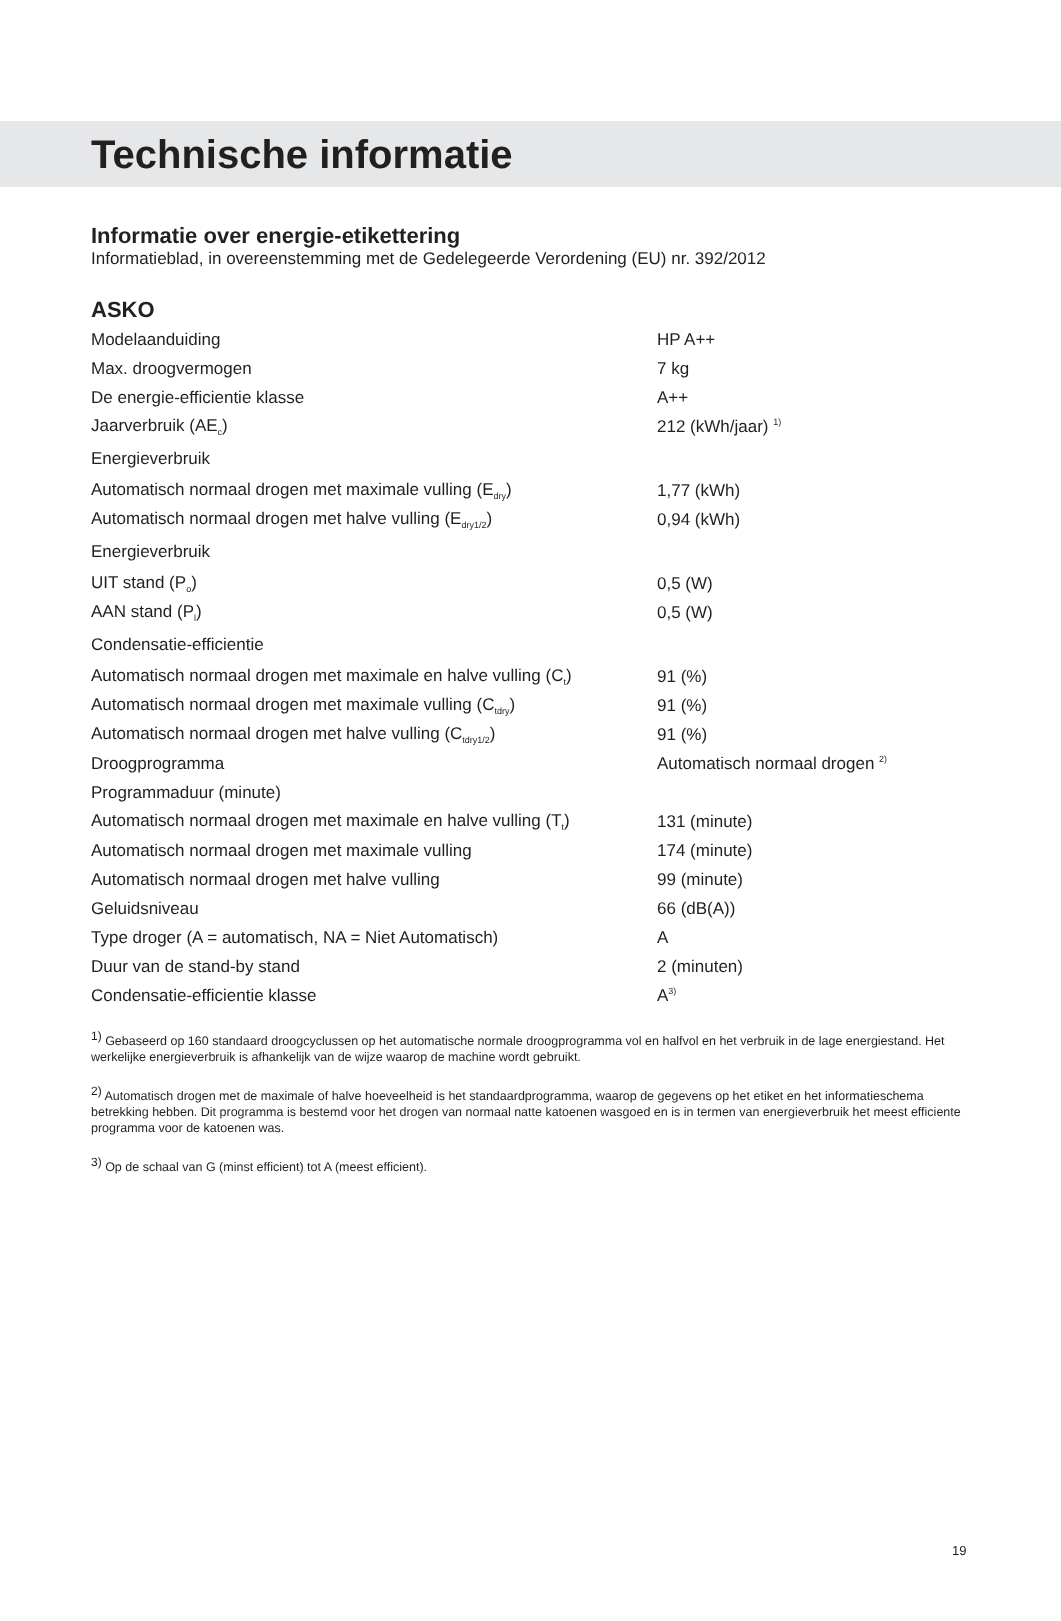Technische informatie
Informatie over energie-etikettering
Informatieblad, in overeenstemming met de Gedelegeerde Verordening (EU) nr. 392/2012
ASKO
| Modelaanduiding | HP A++ |
| Max. droogvermogen | 7 kg |
| De energie-efficientie klasse | A++ |
| Jaarverbruik (AE<sub>c</sub>) | 212 (kWh/jaar) <sup>1)</sup> |
| Energieverbruik | |
| Automatisch normaal drogen met maximale vulling (E<sub>dry</sub>) | 1,77 (kWh) |
| Automatisch normaal drogen met halve vulling (E<sub>dry1/2</sub>) | 0,94 (kWh) |
| Energieverbruik | |
| UIT stand (P<sub>o</sub>) | 0,5 (W) |
| AAN stand (P<sub>l</sub>) | 0,5 (W) |
| Condensatie-efficientie | |
| Automatisch normaal drogen met maximale en halve vulling (C<sub>t</sub>) | 91 (%) |
| Automatisch normaal drogen met maximale vulling (C<sub>tdry</sub>) | 91 (%) |
| Automatisch normaal drogen met halve vulling (C<sub>tdry1/2</sub>) | 91 (%) |
| Droogprogramma | Automatisch normaal drogen <sup>2)</sup> |
| Programmaduur (minute) | |
| Automatisch normaal drogen met maximale en halve vulling (T<sub>t</sub>) | 131 (minute) |
| Automatisch normaal drogen met maximale vulling | 174 (minute) |
| Automatisch normaal drogen met halve vulling | 99 (minute) |
| Geluidsniveau | 66 (dB(A)) |
| Type droger (A = automatisch, NA = Niet Automatisch) | A |
| Duur van de stand-by stand | 2 (minuten) |
| Condensatie-efficientie klasse | A<sup>3)</sup> |
<sup>1)</sup> Gebaseerd op 160 standaard droogcyclussen op het automatische normale droogprogramma vol en halfvol en het verbruik in de lage energiestand. Het werkelijke energieverbruik is afhankelijk van de wijze waarop de machine wordt gebruikt.
<sup>2)</sup> Automatisch drogen met de maximale of halve hoeveelheid is het standaardprogramma, waarop de gegevens op het etiket en het informatieschema betrekking hebben. Dit programma is bestemd voor het drogen van normaal natte katoenen wasgoed en is in termen van energieverbruik het meest efficiente programma voor de katoenen was.
<sup>3)</sup> Op de schaal van G (minst efficient) tot A (meest efficient).
19